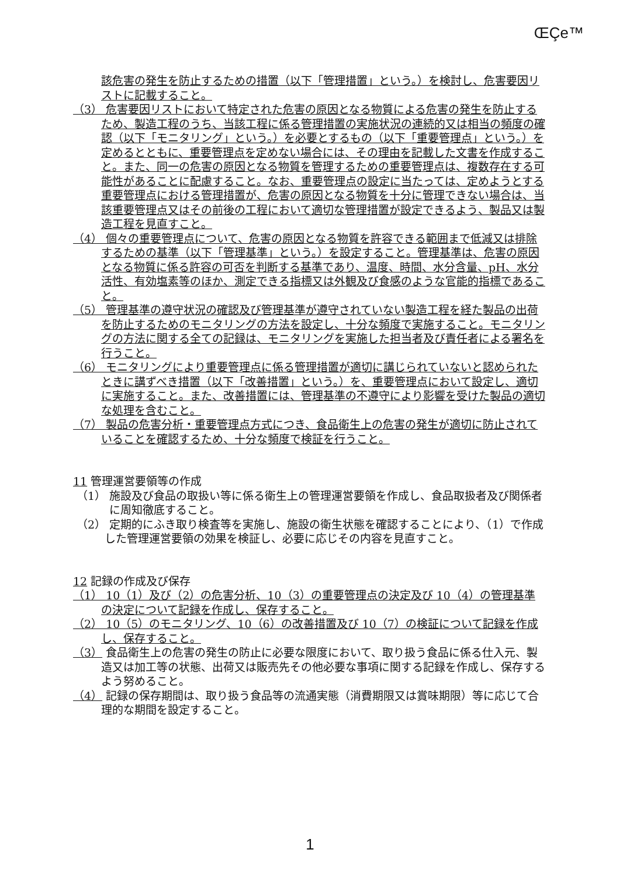ŒÇe™
該危害の発生を防止するための措置（以下「管理措置」という。）を検討し、危害要因リストに記載すること。
（3） 危害要因リストにおいて特定された危害の原因となる物質による危害の発生を防止するため、製造工程のうち、当該工程に係る管理措置の実施状況の連続的又は相当の頻度の確認（以下「モニタリング」という。）を必要とするもの（以下「重要管理点」という。）を定めるとともに、重要管理点を定めない場合には、その理由を記載した文書を作成すること。また、同一の危害の原因となる物質を管理するための重要管理点は、複数存在する可能性があることに配慮すること。なお、重要管理点の設定に当たっては、定めようとする重要管理点における管理措置が、危害の原因となる物質を十分に管理できない場合は、当該重要管理点又はその前後の工程において適切な管理措置が設定できるよう、製品又は製造工程を見直すこと。
（4） 個々の重要管理点について、危害の原因となる物質を許容できる範囲まで低減又は排除するための基準（以下「管理基準」という。）を設定すること。管理基準は、危害の原因となる物質に係る許容の可否を判断する基準であり、温度、時間、水分含量、pH、水分活性、有効塩素等のほか、測定できる指標又は外観及び食感のような官能的指標であること。
（5） 管理基準の遵守状況の確認及び管理基準が遵守されていない製造工程を経た製品の出荷を防止するためのモニタリングの方法を設定し、十分な頻度で実施すること。モニタリングの方法に関する全ての記録は、モニタリングを実施した担当者及び責任者による署名を行うこと。
（6） モニタリングにより重要管理点に係る管理措置が適切に講じられていないと認められたときに講ずべき措置（以下「改善措置」という。）を、重要管理点において設定し、適切に実施すること。また、改善措置には、管理基準の不遵守により影響を受けた製品の適切な処理を含むこと。
（7） 製品の危害分析・重要管理点方式につき、食品衛生上の危害の発生が適切に防止されていることを確認するため、十分な頻度で検証を行うこと。
11 管理運営要領等の作成
（1） 施設及び食品の取扱い等に係る衛生上の管理運営要領を作成し、食品取扱者及び関係者に周知徹底すること。
（2） 定期的にふき取り検査等を実施し、施設の衛生状態を確認することにより、（1）で作成した管理運営要領の効果を検証し、必要に応じその内容を見直すこと。
12 記録の作成及び保存
（1） 10（1）及び（2）の危害分析、10（3）の重要管理点の決定及び 10（4）の管理基準の決定について記録を作成し、保存すること。
（2） 10（5）のモニタリング、10（6）の改善措置及び 10（7）の検証について記録を作成し、保存すること。
（3） 食品衛生上の危害の発生の防止に必要な限度において、取り扱う食品に係る仕入元、製造又は加工等の状態、出荷又は販売先その他必要な事項に関する記録を作成し、保存するよう努めること。
（4） 記録の保存期間は、取り扱う食品等の流通実態（消費期限又は賞味期限）等に応じて合理的な期間を設定すること。
1